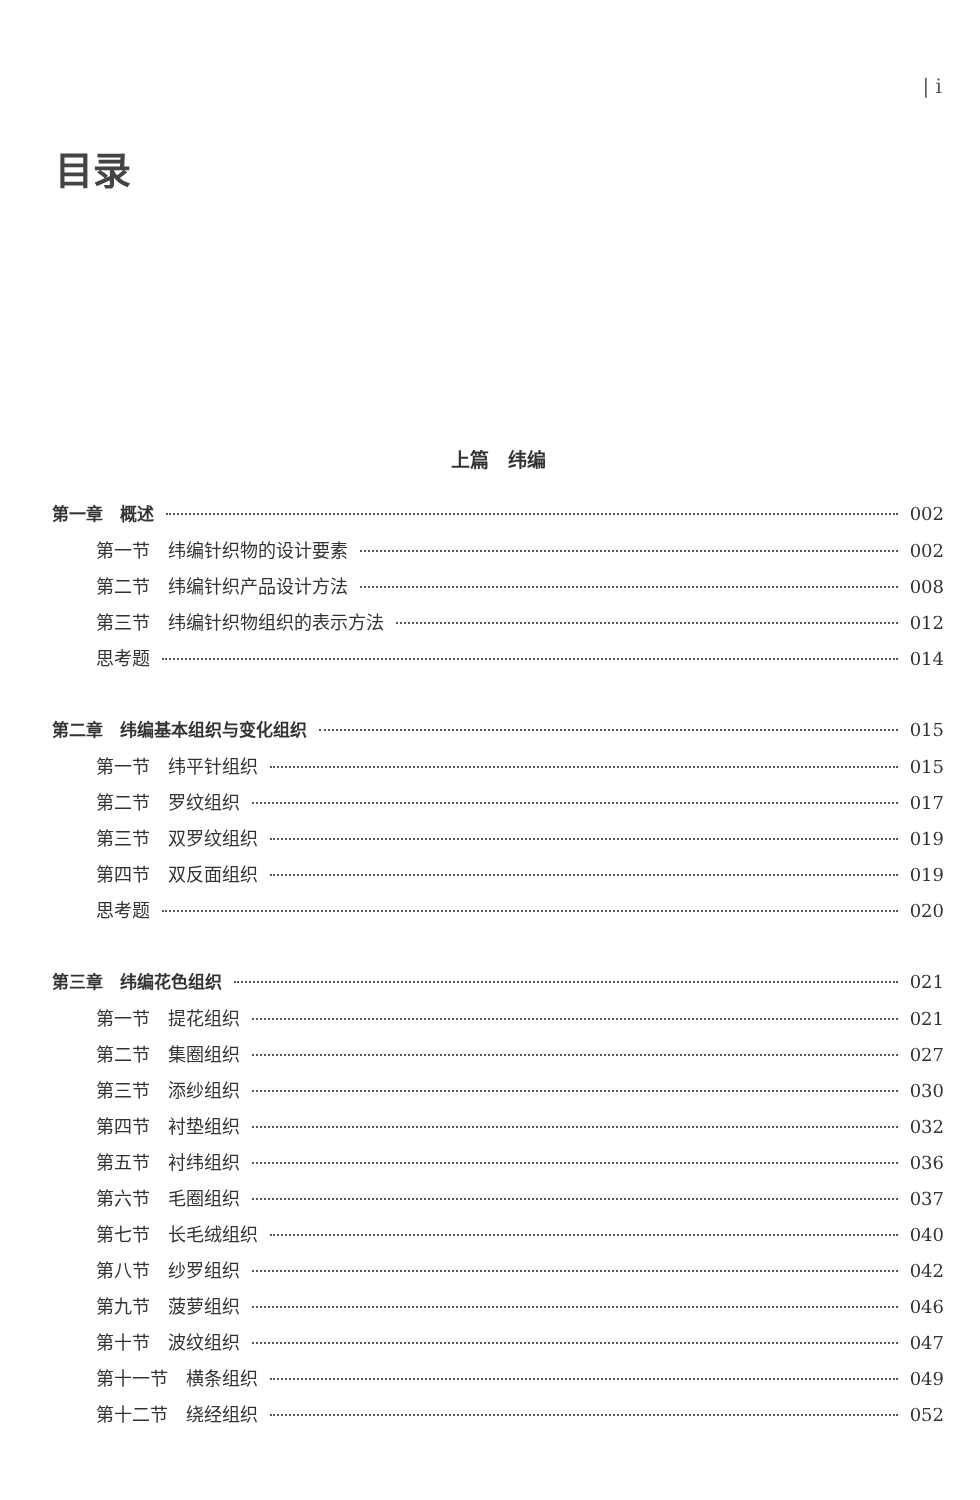| i
目录
上篇　纬编
第一章　概述 002
第一节　纬编针织物的设计要素 002
第二节　纬编针织产品设计方法 008
第三节　纬编针织物组织的表示方法 012
思考题 014
第二章　纬编基本组织与变化组织 015
第一节　纬平针组织 015
第二节　罗纹组织 017
第三节　双罗纹组织 019
第四节　双反面组织 019
思考题 020
第三章　纬编花色组织 021
第一节　提花组织 021
第二节　集圈组织 027
第三节　添纱组织 030
第四节　衬垫组织 032
第五节　衬纬组织 036
第六节　毛圈组织 037
第七节　长毛绒组织 040
第八节　纱罗组织 042
第九节　菠萝组织 046
第十节　波纹组织 047
第十一节　横条组织 049
第十二节　绕经组织 052